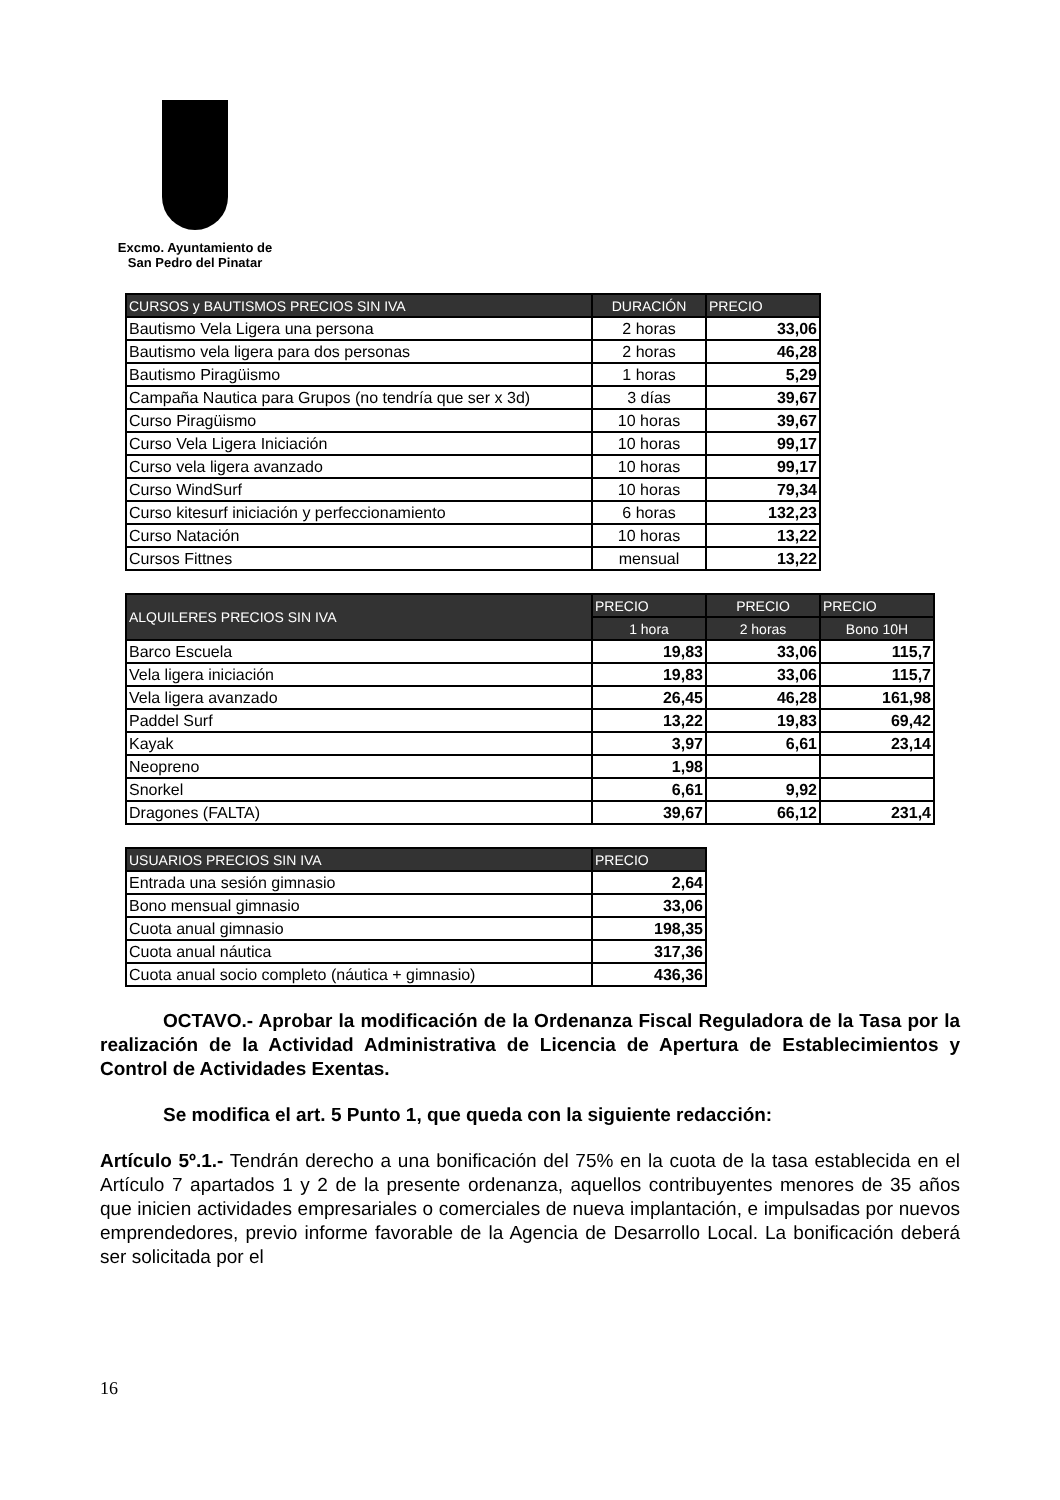Excmo. Ayuntamiento de
San Pedro del Pinatar
| CURSOS y BAUTISMOS PRECIOS SIN IVA | DURACIÓN | PRECIO |
| --- | --- | --- |
| Bautismo Vela Ligera una persona | 2 horas | 33,06 |
| Bautismo vela ligera para dos personas | 2 horas | 46,28 |
| Bautismo Piragüismo | 1 horas | 5,29 |
| Campaña Nautica para Grupos (no tendría que ser x 3d) | 3 días | 39,67 |
| Curso Piragüismo | 10 horas | 39,67 |
| Curso Vela Ligera Iniciación | 10 horas | 99,17 |
| Curso vela ligera avanzado | 10 horas | 99,17 |
| Curso WindSurf | 10 horas | 79,34 |
| Curso kitesurf iniciación y perfeccionamiento | 6 horas | 132,23 |
| Curso Natación | 10 horas | 13,22 |
| Cursos Fittnes | mensual | 13,22 |
| ALQUILERES PRECIOS SIN IVA | PRECIO | PRECIO | PRECIO |
| --- | --- | --- | --- |
| | 1 hora | 2 horas | Bono 10H |
| Barco Escuela | 19,83 | 33,06 | 115,7 |
| Vela ligera iniciación | 19,83 | 33,06 | 115,7 |
| Vela ligera avanzado | 26,45 | 46,28 | 161,98 |
| Paddel Surf | 13,22 | 19,83 | 69,42 |
| Kayak | 3,97 | 6,61 | 23,14 |
| Neopreno | 1,98 | | |
| Snorkel | 6,61 | 9,92 | |
| Dragones (FALTA) | 39,67 | 66,12 | 231,4 |
| USUARIOS PRECIOS SIN IVA | PRECIO |
| --- | --- |
| Entrada una sesión gimnasio | 2,64 |
| Bono mensual gimnasio | 33,06 |
| Cuota anual gimnasio | 198,35 |
| Cuota anual náutica | 317,36 |
| Cuota anual socio completo (náutica + gimnasio) | 436,36 |
OCTAVO.- Aprobar la modificación de la Ordenanza Fiscal Reguladora de la Tasa por la realización de la Actividad Administrativa de Licencia de Apertura de Establecimientos y Control de Actividades Exentas.
Se modifica el art. 5 Punto 1, que queda con la siguiente redacción:
Artículo 5º.1.- Tendrán derecho a una bonificación del 75% en la cuota de la tasa establecida en el Artículo 7 apartados 1 y 2 de la presente ordenanza, aquellos contribuyentes menores de 35 años que inicien actividades empresariales o comerciales de nueva implantación, e impulsadas por nuevos emprendedores, previo informe favorable de la Agencia de Desarrollo Local. La bonificación deberá ser solicitada por el
16